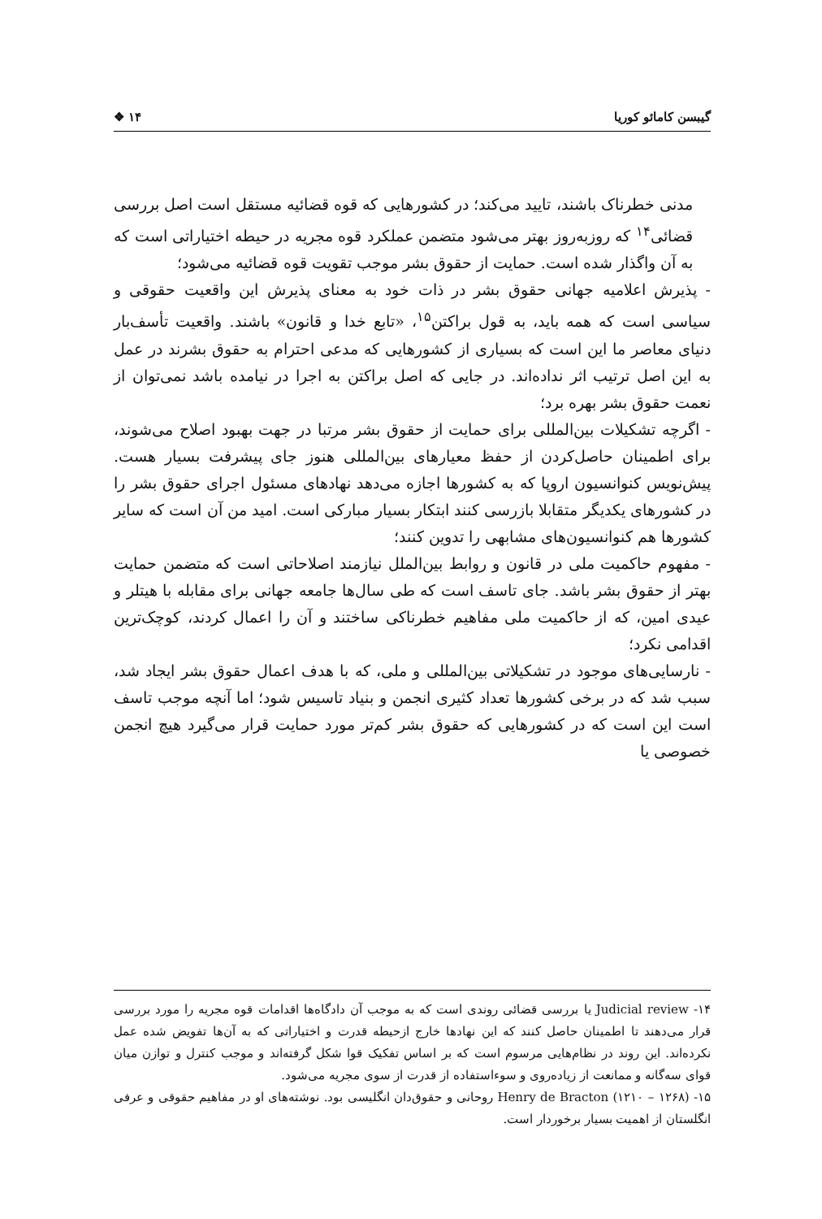گیبسن کامائو کوریا ۱۴ ❖
مدنی خطرناک باشند، تایید می‌کند؛ در کشورهایی که قوه قضائیه مستقل است اصل بررسی قضائی<sup>۱۴</sup> که روزبه‌روز بهتر می‌شود متضمن عملکرد قوه مجریه در حیطه اختیاراتی است که به آن واگذار شده است. حمایت از حقوق بشر موجب تقویت قوه قضائیه می‌شود؛
- پذیرش اعلامیه جهانی حقوق بشر در ذات خود به معنای پذیرش این واقعیت حقوقی و سیاسی است که همه باید، به قول براکتن<sup>۱۵</sup>، «تابع خدا و قانون» باشند. واقعیت تأسف‌بار دنیای معاصر ما این است که بسیاری از کشورهایی که مدعی احترام به حقوق بشرند در عمل به این اصل ترتیب اثر نداده‌اند. در جایی که اصل براکتن به اجرا در نیامده باشد نمی‌توان از نعمت حقوق بشر بهره برد؛
- اگرچه تشکیلات بین‌المللی برای حمایت از حقوق بشر مرتبا در جهت بهبود اصلاح می‌شوند، برای اطمینان حاصل‌کردن از حفظ معیارهای بین‌المللی هنوز جای پیشرفت بسیار هست. پیش‌نویس کنوانسیون اروپا که به کشورها اجازه می‌دهد نهادهای مسئول اجرای حقوق بشر را در کشورهای یکدیگر متقابلا بازرسی کنند ابتکار بسیار مبارکی است. امید من آن است که سایر کشورها هم کنوانسیون‌های مشابهی را تدوین کنند؛
- مفهوم حاکمیت ملی در قانون و روابط بین‌الملل نیازمند اصلاحاتی است که متضمن حمایت بهتر از حقوق بشر باشد. جای تاسف است که طی سال‌ها جامعه جهانی برای مقابله با هیتلر و عیدی امین، که از حاکمیت ملی مفاهیم خطرناکی ساختند و آن را اعمال کردند، کوچک‌ترین اقدامی نکرد؛
- نارسایی‌های موجود در تشکیلاتی بین‌المللی و ملی، که با هدف اعمال حقوق بشر ایجاد شد، سبب شد که در برخی کشورها تعداد کثیری انجمن و بنیاد تاسیس شود؛ اما آنچه موجب تاسف است این است که در کشورهایی که حقوق بشر کم‌تر مورد حمایت قرار می‌گیرد هیچ انجمن خصوصی یا
۱۴- Judicial review یا بررسی قضائی روندی است که به موجب آن دادگاه‌ها اقدامات قوه مجریه را مورد بررسی قرار می‌دهند تا اطمینان حاصل کنند که این نهادها خارج ازحیطه قدرت و اختیاراتی که به آن‌ها تفویض شده عمل نکرده‌اند. این روند در نظام‌هایی مرسوم است که بر اساس تفکیک قوا شکل گرفته‌اند و موجب کنترل و توازن میان قوای سه‌گانه و ممانعت از زیاده‌روی و سوءاستفاده از قدرت از سوی مجریه می‌شود.
۱۵- Henry de Bracton (۱۲۱۰ – ۱۲۶۸) روحانی و حقوق‌دان انگلیسی بود. نوشته‌های او در مفاهیم حقوقی و عرفی انگلستان از اهمیت بسیار برخوردار است.